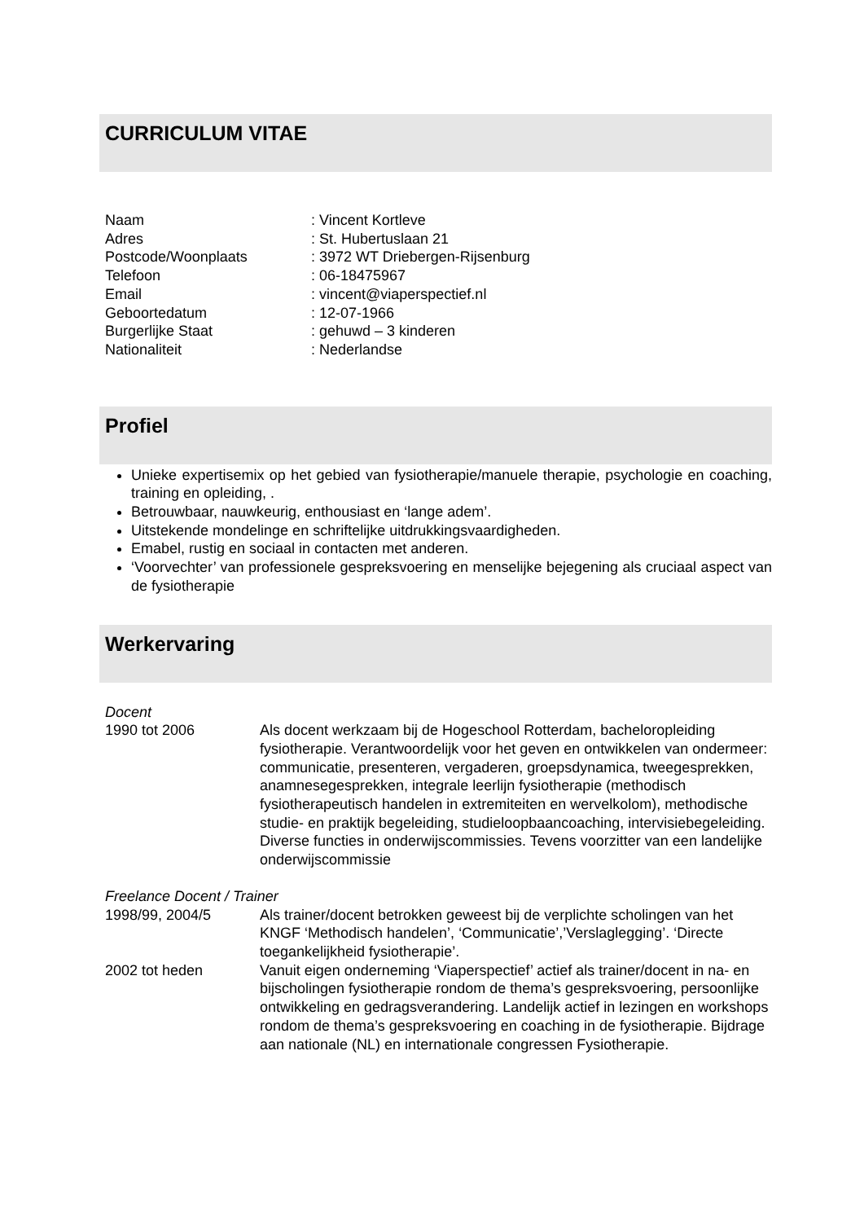CURRICULUM VITAE
Naam : Vincent Kortleve
Adres : St. Hubertuslaan 21
Postcode/Woonplaats : 3972 WT Driebergen-Rijsenburg
Telefoon : 06-18475967
Email : vincent@viaperspectief.nl
Geboortedatum : 12-07-1966
Burgerlijke Staat : gehuwd – 3 kinderen
Nationaliteit : Nederlandse
Profiel
Unieke expertisemix op het gebied van fysiotherapie/manuele therapie, psychologie en coaching, training en opleiding, .
Betrouwbaar, nauwkeurig, enthousiast en ‘lange adem’.
Uitstekende mondelinge en schriftelijke uitdrukkingsvaardigheden.
Emabel, rustig en sociaal in contacten met anderen.
‘Voorvechter’ van professionele gespreksvoering en menselijke bejegening als cruciaal aspect van de fysiotherapie
Werkervaring
Docent
1990 tot 2006 Als docent werkzaam bij de Hogeschool Rotterdam, bacheloropleiding fysiotherapie. Verantwoordelijk voor het geven en ontwikkelen van ondermeer: communicatie, presenteren, vergaderen, groepsdynamica, tweegesprekken, anamnesegesprekken, integrale leerlijn fysiotherapie (methodisch fysiotherapeutisch handelen in extremiteiten en wervelkolom), methodische studie- en praktijk begeleiding, studieloopbaancoaching, intervisiebegeleiding. Diverse functies in onderwijscommissies. Tevens voorzitter van een landelijke onderwijscommissie
Freelance Docent / Trainer
1998/99, 2004/5 Als trainer/docent betrokken geweest bij de verplichte scholingen van het KNGF ‘Methodisch handelen’, ‘Communicatie’,’Verslaglegging’. ‘Directe toegankelijkheid fysiotherapie’.
2002 tot heden Vanuit eigen onderneming ‘Viaperspectief’ actief als trainer/docent in na- en bijscholingen fysiotherapie rondom de thema’s gespreksvoering, persoonlijke ontwikkeling en gedragsverandering. Landelijk actief in lezingen en workshops rondom de thema’s gespreksvoering en coaching in de fysiotherapie. Bijdrage aan nationale (NL) en internationale congressen Fysiotherapie.